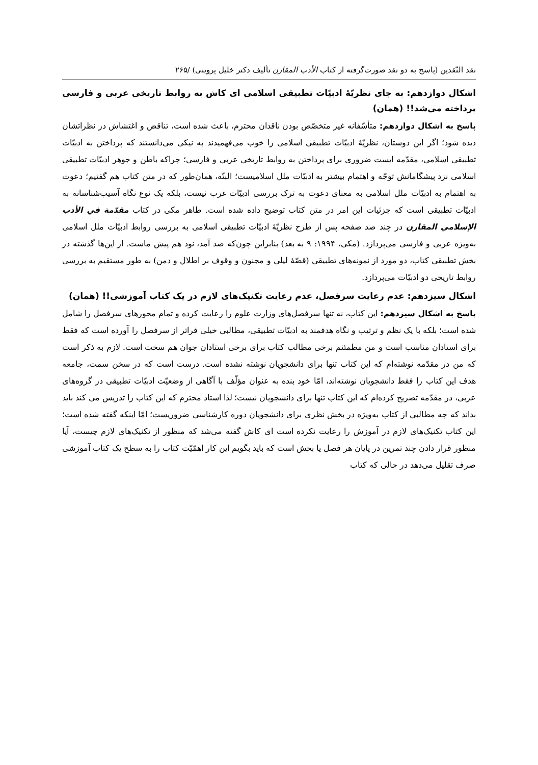نقد النّقدین (پاسخ به دو نقد صورت‌گرفته از کتاب الأدب المقارن تألیف دکتر خلیل پروینی) /۲۶۵
اشکال دوازدهم: به جای نظریّهٔ ادبیّات تطبیقی اسلامی ای کاش به روابط تاریخی عربی و فارسی پرداخته می‌شد!! (همان)
پاسخ به اشکال دوازدهم: متأسّفانه غیر متخصّص بودن ناقدان محترم، باعث شده است، تناقض و اغتشاش در نظراتشان دیده شود؛ اگر این دوستان، نظریّهٔ ادبیّات تطبیقی اسلامی را خوب می‌فهمیدند به نیکی می‌دانستند که پرداختن به ادبیّات تطبیقی اسلامی، مقدّمه ایست ضروری برای پرداختن به روابط تاریخی عربی و فارسی؛ چراکه باطن و جوهر ادبیّات تطبیقی اسلامی نزد پیشگامانش توجّه و اهتمام بیشتر به ادبیّات ملل اسلامیست؛ البتّه، همان‌طور که در متن کتاب هم گفتیم؛ دعوت به اهتمام به ادبیّات ملل اسلامی به معنای دعوت به ترک بررسی ادبیّات غرب نیست، بلکه یک نوع نگاه آسیب‌شناسانه به ادبیّات تطبیقی است که جزئیات این امر در متن کتاب توضیح داده شده است. طاهر مکی در کتاب مقدّمة في الأدب الإسلامي المقارن در چند صد صفحه پس از طرح نظریّهٔ ادبیّات تطبیقی اسلامی به بررسی روابط ادبیّات ملل اسلامی به‌ویژه عربی و فارسی می‌پردازد. (مکی، ۱۹۹۴: ۹ به بعد) بنابراین چون‌که صد آمد، نود هم پیش ماست. از این‌ها گذشته در بخش تطبیقی کتاب، دو مورد از نمونه‌های تطبیقی (قصّهٔ لیلی و مجنون و وقوف بر اطلال و دمن) به طور مستقیم به بررسی روابط تاریخی دو ادبیّات می‌پردازد.
اشکال سیزدهم: عدم رعایت سرفصل، عدم رعایت تکنیک‌های لازم در یک کتاب آموزشی!! (همان)
پاسخ به اشکال سیزدهم: این کتاب، نه تنها سرفصل‌های وزارت علوم را رعایت کرده و تمام محورهای سرفصل را شامل شده است؛ بلکه با یک نظم و ترتیب و نگاه هدفمند به ادبیّات تطبیقی، مطالبی خیلی فراتر از سرفصل را آورده است که فقط برای استادان مناسب است و من مطمئنم برخی مطالب کتاب برای برخی استادان جوان هم سخت است. لازم به ذکر است که من در مقدّمه نوشته‌ام که این کتاب تنها برای دانشجویان نوشته نشده است. درست است که در سخن سمت، جامعه هدف این کتاب را فقط دانشجویان نوشته‌اند، امّا خود بنده به عنوان مؤلّف با آگاهی از وضعیّت ادبیّات تطبیقی در گروه‌های عربی، در مقدّمه تصریح کرده‌ام که این کتاب تنها برای دانشجویان نیست؛ لذا استاد محترم که این کتاب را تدریس می کند باید بداند که چه مطالبی از کتاب به‌ویژه در بخش نظری برای دانشجویان دوره کارشناسی ضروریست؛ امّا اینکه گفته شده است؛ این کتاب تکنیک‌های لازم در آموزش را رعایت نکرده است ای کاش گفته می‌شد که منظور از تکنیک‌های لازم چیست، آیا منظور قرار دادن چند تمرین در پایان هر فصل یا بخش است که باید بگویم این کار اهمّیّت کتاب را به سطح یک کتاب آموزشی صرف تقلیل می‌دهد در حالی که کتاب